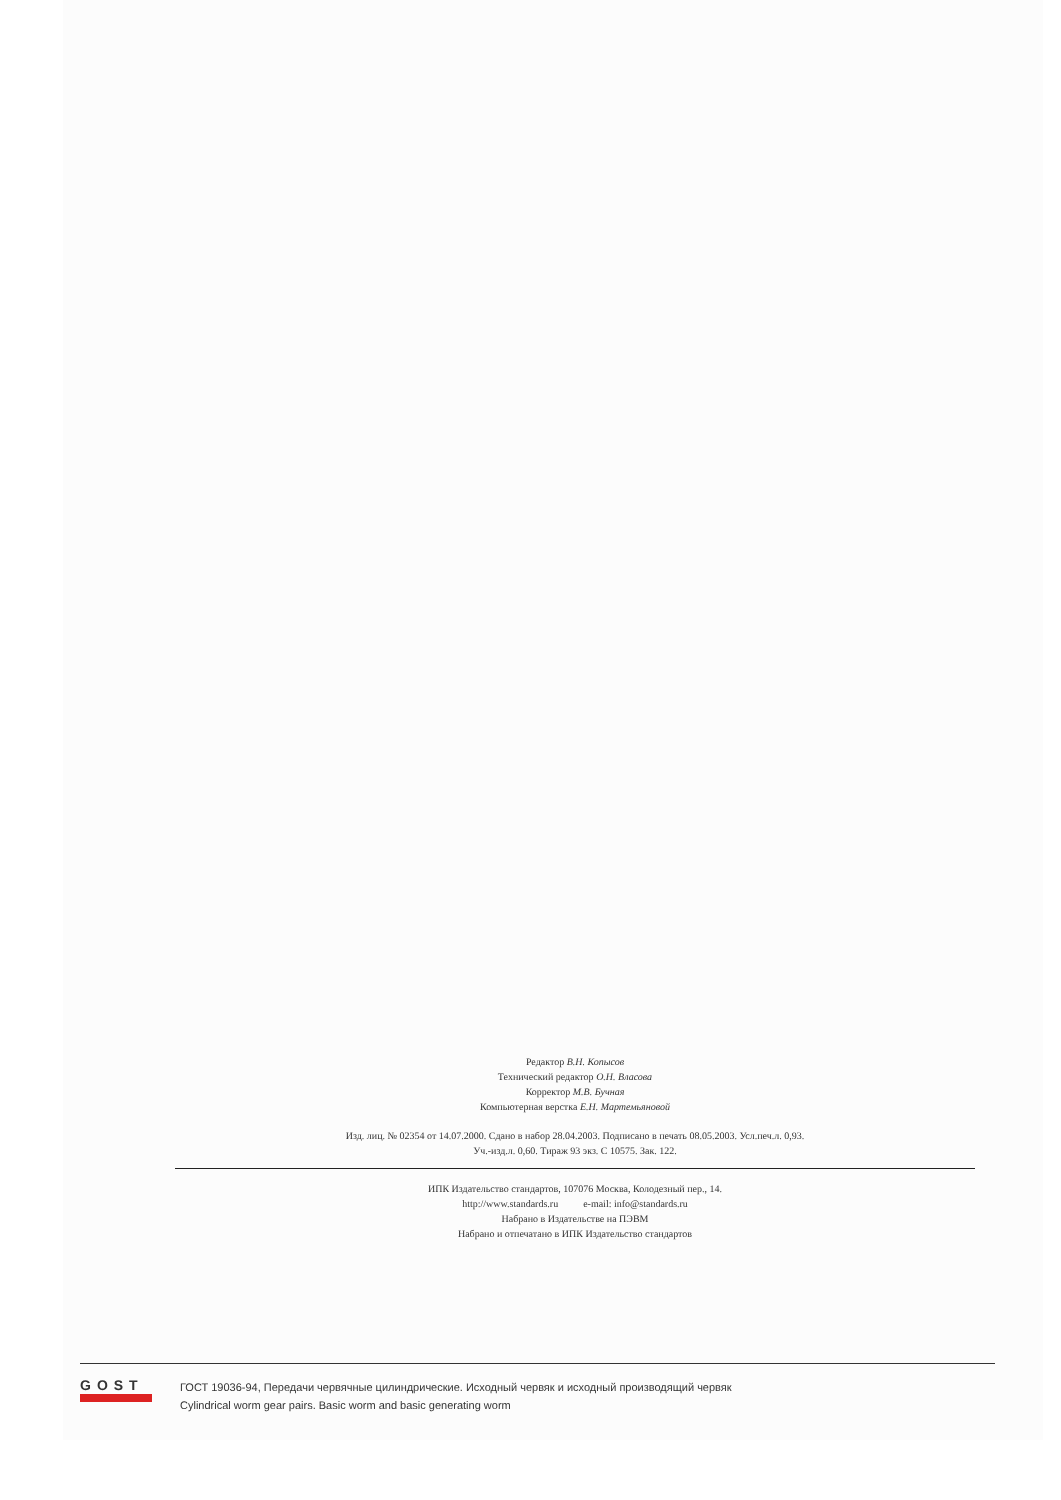Редактор В.Н. Копысов
Технический редактор О.Н. Власова
Корректор М.В. Бучная
Компьютерная верстка Е.Н. Мартемьяновой
Изд. лиц. № 02354 от 14.07.2000. Сдано в набор 28.04.2003. Подписано в печать 08.05.2003. Усл.печ.л. 0,93.
Уч.-изд.л. 0,60. Тираж 93 экз. С 10575. Зак. 122.
ИПК Издательство стандартов, 107076 Москва, Колодезный пер., 14.
http://www.standards.ru e-mail: info@standards.ru
Набрано в Издательстве на ПЭВМ
Набрано и отпечатано в ИПК Издательство стандартов
GOST
ГОСТ 19036-94, Передачи червячные цилиндрические. Исходный червяк и исходный производящий червяк
Cylindrical worm gear pairs. Basic worm and basic generating worm